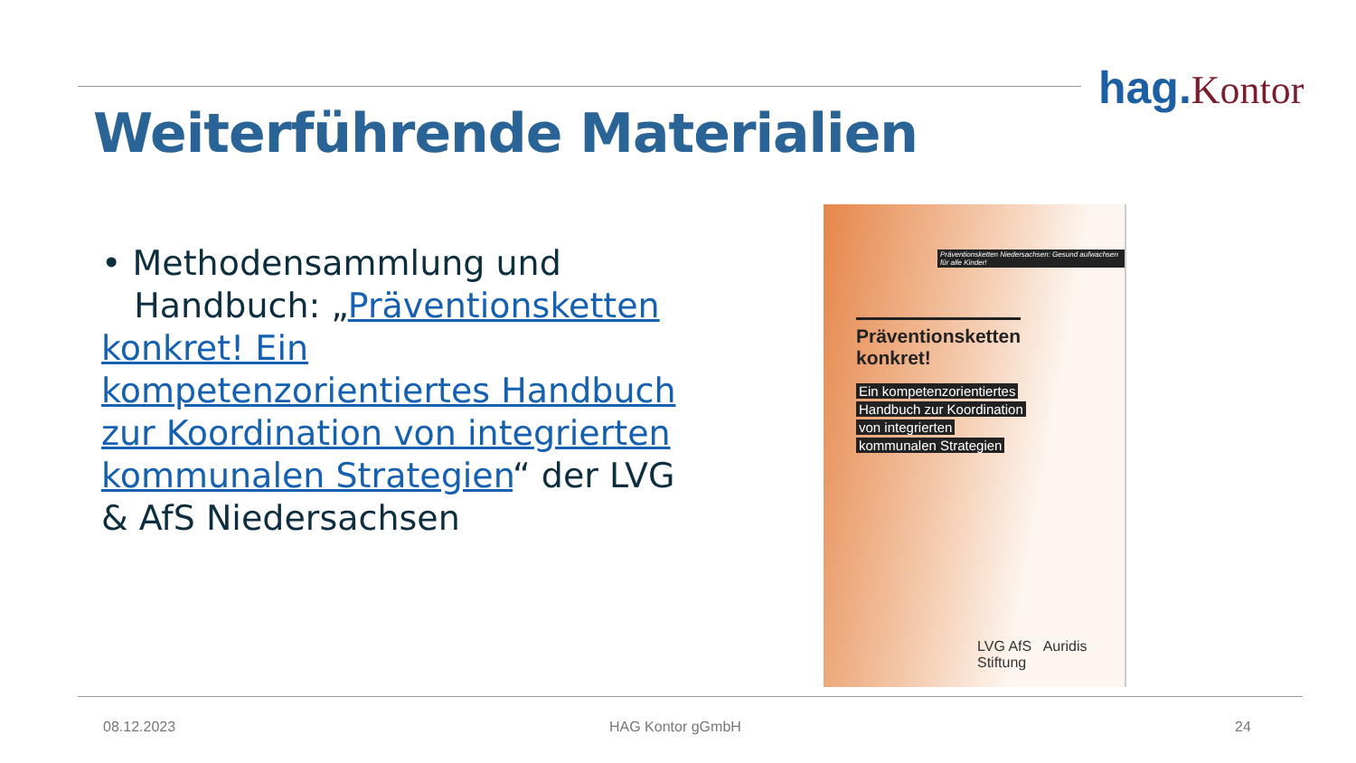hag. Kontor
Weiterführende Materialien
• Methodensammlung und
Handbuch: „Präventionsketten konkret! Ein kompetenzorientiertes Handbuch zur Koordination von integrierten kommunalen Strategien“ der LVG & AfS Niedersachsen
Präventionsketten Niedersachsen: Gesund aufwachsen für alle Kinder!
Präventionsketten
konkret!
Ein kompetenzorientiertes
Handbuch zur Koordination
von integrierten
kommunalen Strategien
LVG AfS Auridis Stiftung
08.12.2023 HAG Kontor gGmbH 24